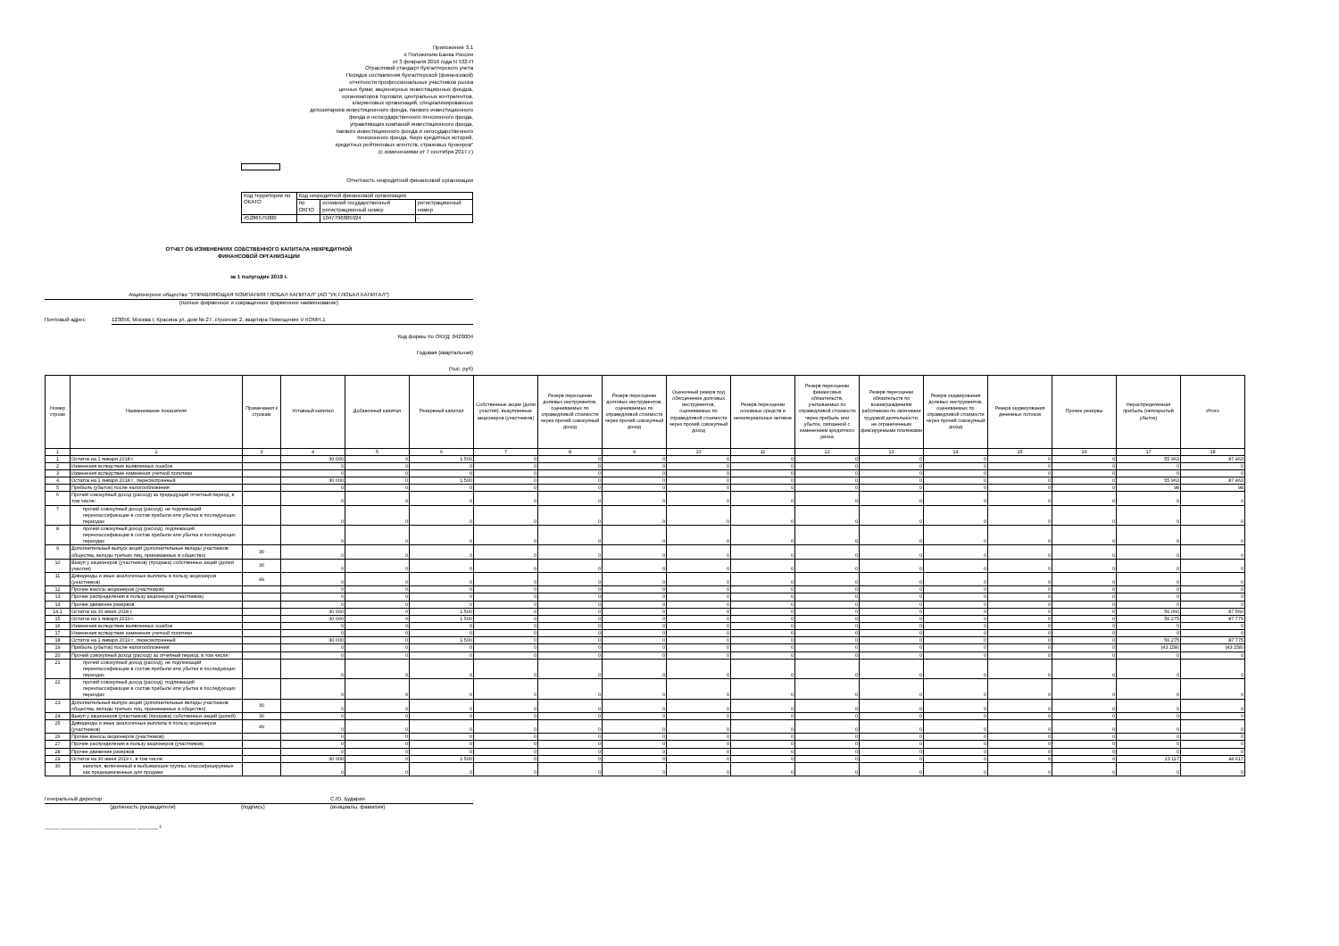Приложение 3.1
к Положению Банка России
от 3 февраля 2016 года N 532-П
Отраслевой стандарт бухгалтерского учета
Порядок составления бухгалтерской (финансовой)
отчетности профессиональных участников рынка
ценных бумаг, акционерных инвестиционных фондов,
организаторов торговли, центральных контрагентов,
клиринговых организаций, специализированных
депозитариев инвестиционного фонда, паевого инвестиционного
фонда и негосударственного пенсионного фонда,
управляющих компаний инвестиционного фонда,
паевого инвестиционного фонда и негосударственного
пенсионного фонда, бюро кредитных историй,
кредитных рейтинговых агентств, страховых брокеров"
(с изменениями от 7 сентября 2017 г.)
Отчетность некредитной финансовой организации
| Код территории по ОКАТО | Код некредитной финансовой организации | | |
| | по ОКПО | основной государственный регистрационный номер | регистрационный номер |
| 45286575000 | | 1047796805924 | - |
ОТЧЕТ ОБ ИЗМЕНЕНИЯХ СОБСТВЕННОГО КАПИТАЛА НЕКРЕДИТНОЙ
ФИНАНСОВОЙ ОРГАНИЗАЦИИ
за 1 полугодие 2019 г.
Акционерное общество "УПРАВЛЯЮЩАЯ КОМПАНИЯ ГЛОБАЛ КАПИТАЛ" (АО "УК ГЛОБАЛ КАПИТАЛ")
(полное фирменное и сокращенное фирменное наименование)
Почтовый адрес 123056, Москва г, Красина ул, дом № 27, строение 2, квартира Помещение V КОМН.1
Код формы по ОКУД: 0420004
Годовая (квартальная)
(тыс. руб)
| Номер строки | Наименование показателя | Примечания к строкам | Уставный капитал | Добавочный капитал | Резервный капитал | Собственные акции (доли участия), выкупленные акционеров (участников) | Резерв переоценки долевых инструментов, оцениваемых по справедливой стоимости через прочий совокупный доход | Резерв переоценки долговых инструментов, оцениваемых по справедливой стоимости через прочий совокупный доход | Оценочный резерв под обесценение долговых инструментов, оцениваемых по справедливой стоимости через прочий совокупный доход | Резерв переоценки основных средств и нематериальных активов | Резерв переоценки финансовых обязательств, учитываемых по справедливой стоимости через прибыль или убыток, связанной с изменением кредитного риска | Резерв переоценки обязательств по вознаграждениям работникам по окончании трудовой деятельности, не ограниченным фиксируемыми платежами | Резерв хеджирования долевых инструментов, оцениваемых по справедливой стоимости через прочий совокупный доход | Резерв хеджирования денежных потоков | Прочие резервы | Нераспределенная прибыль (непокрытый убыток) | Итого |
| --- | --- | --- | --- | --- | --- | --- | --- | --- | --- | --- | --- | --- | --- | --- | --- | --- | --- |
| 1 | 2 | 3 | 4 | 5 | 6 | 7 | 8 | 9 | 10 | 11 | 12 | 13 | 14 | 15 | 16 | 17 | 18 |
| 1 | Остаток на 1 января 2018 г. | | 30 000 | 0 | 1 500 | 0 | 0 | 0 | 0 | 0 | 0 | 0 | 0 | 0 | 0 | 55 963 | 87 463 |
| 2 | Изменения вследствие выявленных ошибок | | 0 | 0 | 0 | 0 | 0 | 0 | 0 | 0 | 0 | 0 | 0 | 0 | 0 | 0 | 0 |
| 3 | Изменения вследствие изменения учетной политики | | 0 | 0 | 0 | 0 | 0 | 0 | 0 | 0 | 0 | 0 | 0 | 0 | 0 | 0 | 0 |
| 4 | Остаток на 1 января 2018 г., пересмотренный | | 30 000 | 0 | 1 500 | 0 | 0 | 0 | 0 | 0 | 0 | 0 | 0 | 0 | 0 | 55 963 | 87 463 |
| 5 | Прибыль (убыток) после налогообложения | | 0 | 0 | 0 | 0 | 0 | 0 | 0 | 0 | 0 | 0 | 0 | 0 | 0 | 98 | 98 |
| 6 | Прочий совокупный доход (расход) за предыдущий отчетный период, в том числе: | | 0 | 0 | 0 | 0 | 0 | 0 | 0 | 0 | 0 | 0 | 0 | 0 | 0 | 0 | 0 |
| 7 | прочий совокупный доход (расход), не подлежащий переклассификации в состав прибыли или убытка в последующих периодах | | 0 | 0 | 0 | 0 | 0 | 0 | 0 | 0 | 0 | 0 | 0 | 0 | 0 | 0 | 0 |
| 8 | прочий совокупный доход (расход), подлежащий переклассификации в состав прибыли или убытка в последующих периодах | | 0 | 0 | 0 | 0 | 0 | 0 | 0 | 0 | 0 | 0 | 0 | 0 | 0 | 0 | 0 |
| 9 | Дополнительный выпуск акций (дополнительные вклады участников общества, вклады третьих лиц, принимаемых в общество) | 30 | 0 | 0 | 0 | 0 | 0 | 0 | 0 | 0 | 0 | 0 | 0 | 0 | 0 | 0 | 0 |
| 10 | Выкуп у акционеров (участников) (продажа) собственных акций (долей участия) | 30 | 0 | 0 | 0 | 0 | 0 | 0 | 0 | 0 | 0 | 0 | 0 | 0 | 0 | 0 | 0 |
| 11 | Дивиденды и иные аналогичные выплаты в пользу акционеров (участников) | 49 | 0 | 0 | 0 | 0 | 0 | 0 | 0 | 0 | 0 | 0 | 0 | 0 | 0 | 0 | 0 |
| 12 | Прочие взносы акционеров (участников) | | 0 | 0 | 0 | 0 | 0 | 0 | 0 | 0 | 0 | 0 | 0 | 0 | 0 | 0 | 0 |
| 13 | Прочие распределения в пользу акционеров (участников) | | 0 | 0 | 0 | 0 | 0 | 0 | 0 | 0 | 0 | 0 | 0 | 0 | 0 | 0 | 0 |
| 14 | Прочее движение резервов | | 0 | 0 | 0 | 0 | 0 | 0 | 0 | 0 | 0 | 0 | 0 | 0 | 0 | 0 | 0 |
| 14.1 | Остаток на 30 июня 2018 г. | | 30 000 | 0 | 1 500 | 0 | 0 | 0 | 0 | 0 | 0 | 0 | 0 | 0 | 0 | 56 060 | 87 560 |
| 15 | Остаток на 1 января 2019 г. | | 30 000 | 0 | 1 500 | 0 | 0 | 0 | 0 | 0 | 0 | 0 | 0 | 0 | 0 | 56 275 | 87 775 |
| 16 | Изменения вследствие выявленных ошибок | | 0 | 0 | 0 | 0 | 0 | 0 | 0 | 0 | 0 | 0 | 0 | 0 | 0 | 0 | 0 |
| 17 | Изменения вследствие изменения учетной политики | | 0 | 0 | 0 | 0 | 0 | 0 | 0 | 0 | 0 | 0 | 0 | 0 | 0 | 0 | 0 |
| 18 | Остаток на 1 января 2019 г., пересмотренный | | 30 000 | 0 | 1 500 | 0 | 0 | 0 | 0 | 0 | 0 | 0 | 0 | 0 | 0 | 56 275 | 87 775 |
| 19 | Прибыль (убыток) после налогообложения | | 0 | 0 | 0 | 0 | 0 | 0 | 0 | 0 | 0 | 0 | 0 | 0 | 0 | (43 158) | (43 158) |
| 20 | Прочий совокупный доход (расход) за отчетный период, в том числе: | | 0 | 0 | 0 | 0 | 0 | 0 | 0 | 0 | 0 | 0 | 0 | 0 | 0 | 0 | 0 |
| 21 | прочий совокупный доход (расход), не подлежащий переклассификации в состав прибыли или убытка в последующих периодах | | 0 | 0 | 0 | 0 | 0 | 0 | 0 | 0 | 0 | 0 | 0 | 0 | 0 | 0 | 0 |
| 22 | прочий совокупный доход (расход), подлежащий переклассификации в состав прибыли или убытка в последующих периодах | | 0 | 0 | 0 | 0 | 0 | 0 | 0 | 0 | 0 | 0 | 0 | 0 | 0 | 0 | 0 |
| 23 | Дополнительный выпуск акций (дополнительные вклады участников общества, вклады третьих лиц, принимаемых в общество) | 30 | 0 | 0 | 0 | 0 | 0 | 0 | 0 | 0 | 0 | 0 | 0 | 0 | 0 | 0 | 0 |
| 24 | Выкуп у акционеров (участников) (продажа) собственных акций (долей) | 30 | 0 | 0 | 0 | 0 | 0 | 0 | 0 | 0 | 0 | 0 | 0 | 0 | 0 | 0 | 0 |
| 25 | Дивиденды и иные аналогичные выплаты в пользу акционеров (участников) | 49 | 0 | 0 | 0 | 0 | 0 | 0 | 0 | 0 | 0 | 0 | 0 | 0 | 0 | 0 | 0 |
| 26 | Прочие взносы акционеров (участников) | | 0 | 0 | 0 | 0 | 0 | 0 | 0 | 0 | 0 | 0 | 0 | 0 | 0 | 0 | 0 |
| 27 | Прочие распределения в пользу акционеров (участников) | | 0 | 0 | 0 | 0 | 0 | 0 | 0 | 0 | 0 | 0 | 0 | 0 | 0 | 0 | 0 |
| 28 | Прочее движение резервов | | 0 | 0 | 0 | 0 | 0 | 0 | 0 | 0 | 0 | 0 | 0 | 0 | 0 | 0 | 0 |
| 29 | Остаток на 30 июня 2019 г., в том числе: | | 30 000 | 0 | 1 500 | 0 | 0 | 0 | 0 | 0 | 0 | 0 | 0 | 0 | 0 | 13 117 | 44 617 |
| 30 | капитал, включенный в выбывающие группы, классифицируемые как предназначенные для продажи | | 0 | 0 | 0 | 0 | 0 | 0 | 0 | 0 | 0 | 0 | 0 | 0 | 0 | 0 | 0 |
Генеральный директор С.Ю. Бударин
(должность руководителя) (подпись) (инициалы, фамилия)
_____ _________________________ _______ г.